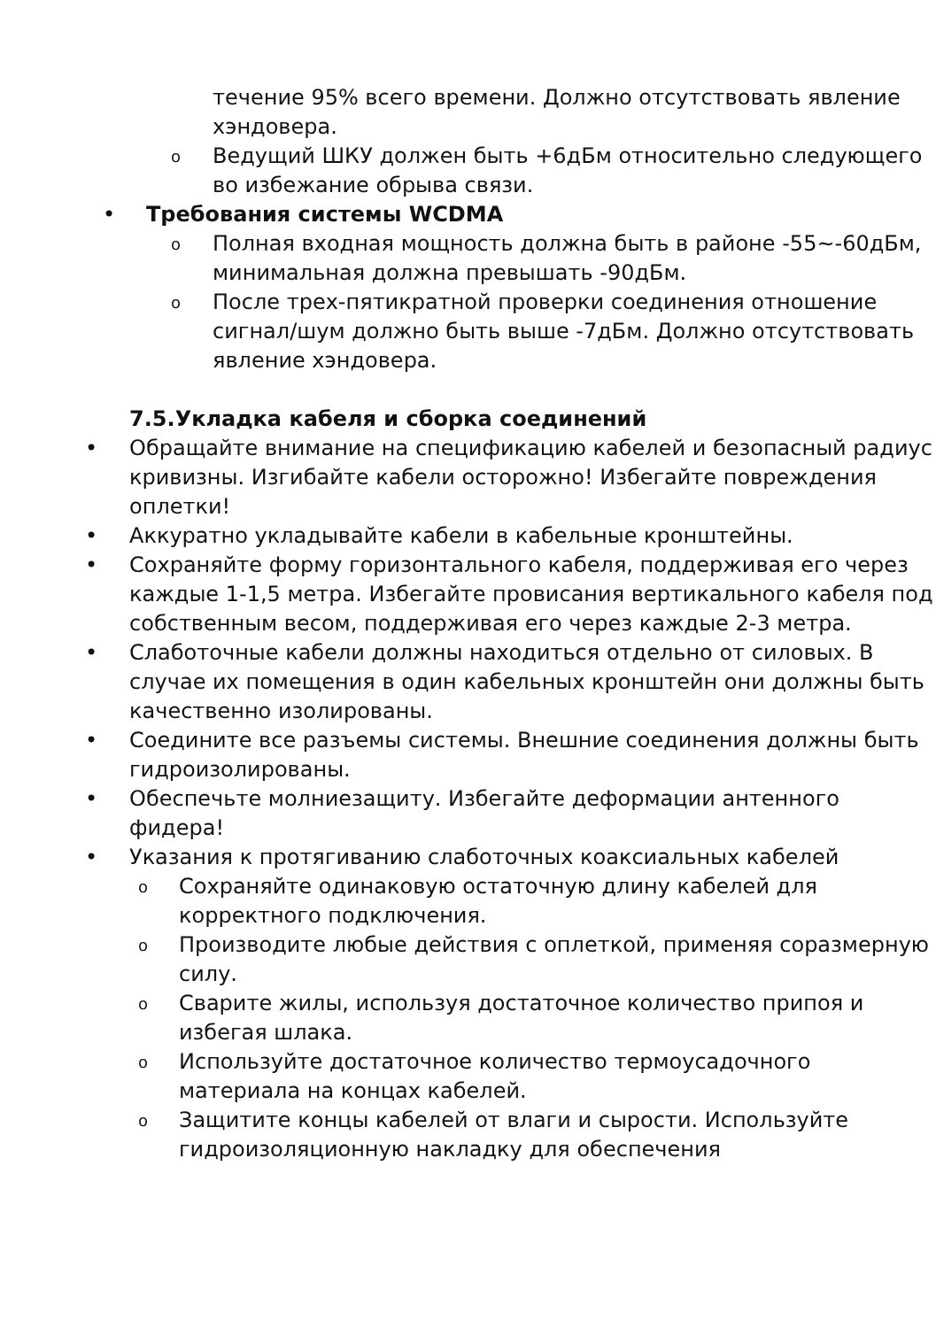течение 95% всего времени. Должно отсутствовать явление хэндовера.
o Ведущий ШКУ должен быть +6дБм относительно следующего во избежание обрыва связи.
• Требования системы WCDMA
o Полная входная мощность должна быть в районе -55~-60дБм, минимальная должна превышать -90дБм.
o После трех-пятикратной проверки соединения отношение сигнал/шум должно быть выше -7дБм. Должно отсутствовать явление хэндовера.
7.5.Укладка кабеля и сборка соединений
• Обращайте внимание на спецификацию кабелей и безопасный радиус кривизны. Изгибайте кабели осторожно! Избегайте повреждения оплетки!
• Аккуратно укладывайте кабели в кабельные кронштейны.
• Сохраняйте форму горизонтального кабеля, поддерживая его через каждые 1-1,5 метра. Избегайте провисания вертикального кабеля под собственным весом, поддерживая его через каждые 2-3 метра.
• Слаботочные кабели должны находиться отдельно от силовых. В случае их помещения в один кабельных кронштейн они должны быть качественно изолированы.
• Соедините все разъемы системы. Внешние соединения должны быть гидроизолированы.
• Обеспечьте молниезащиту. Избегайте деформации антенного фидера!
• Указания к протягиванию слаботочных коаксиальных кабелей
o Сохраняйте одинаковую остаточную длину кабелей для корректного подключения.
o Производите любые действия с оплеткой, применяя соразмерную силу.
o Сварите жилы, используя достаточное количество припоя и избегая шлака.
o Используйте достаточное количество термоусадочного материала на концах кабелей.
o Защитите концы кабелей от влаги и сырости. Используйте гидроизоляционную накладку для обеспечения